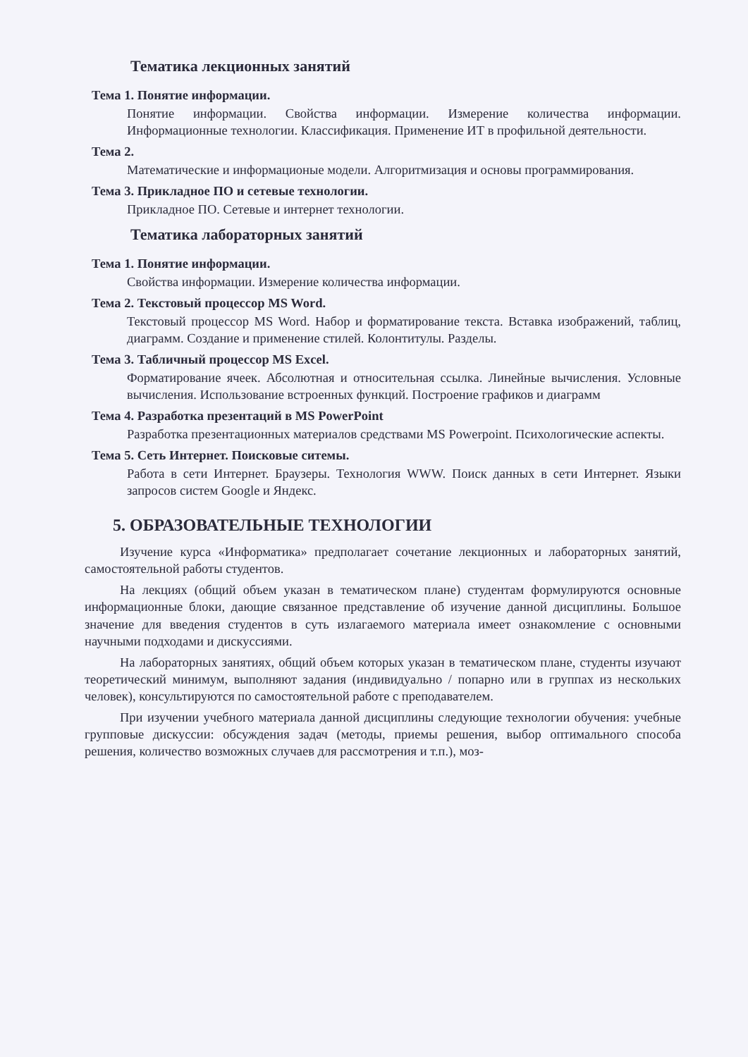Тематика лекционных занятий
Тема 1. Понятие информации.
Понятие информации. Свойства информации. Измерение количества информации. Информационные технологии. Классификация. Применение ИТ в профильной деятельности.
Тема 2.
Математические и информационые модели. Алгоритмизация и основы программирования.
Тема 3. Прикладное ПО и сетевые технологии.
Прикладное ПО. Сетевые и интернет технологии.
Тематика лабораторных занятий
Тема 1. Понятие информации.
Свойства информации. Измерение количества информации.
Тема 2. Текстовый процессор MS Word.
Текстовый процессор MS Word. Набор и форматирование текста. Вставка изображений, таблиц, диаграмм. Создание и применение стилей. Колонтитулы. Разделы.
Тема 3. Табличный процессор MS Excel.
Форматирование ячеек. Абсолютная и относительная ссылка. Линейные вычисления. Условные вычисления. Использование встроенных функций. Построение графиков и диаграмм
Тема 4. Разработка презентаций в MS PowerPoint
Разработка презентационных материалов средствами MS Powerpoint. Психологические аспекты.
Тема 5. Сеть Интернет. Поисковые ситемы.
Работа в сети Интернет. Браузеры. Технология WWW. Поиск данных в сети Интернет. Языки запросов систем Google и Яндекс.
5. ОБРАЗОВАТЕЛЬНЫЕ ТЕХНОЛОГИИ
Изучение курса «Информатика» предполагает сочетание лекционных и лабораторных занятий, самостоятельной работы студентов.
На лекциях (общий объем указан в тематическом плане) студентам формулируются основные информационные блоки, дающие связанное представление об изучение данной дисциплины. Большое значение для введения студентов в суть излагаемого материала имеет ознакомление с основными научными подходами и дискуссиями.
На лабораторных занятиях, общий объем которых указан в тематическом плане, студенты изучают теоретический минимум, выполняют задания (индивидуально / попарно или в группах из нескольких человек), консультируются по самостоятельной работе с преподавателем.
При изучении учебного материала данной дисциплины следующие технологии обучения: учебные групповые дискуссии: обсуждения задач (методы, приемы решения, выбор оптимального способа решения, количество возможных случаев для рассмотрения и т.п.), моз-